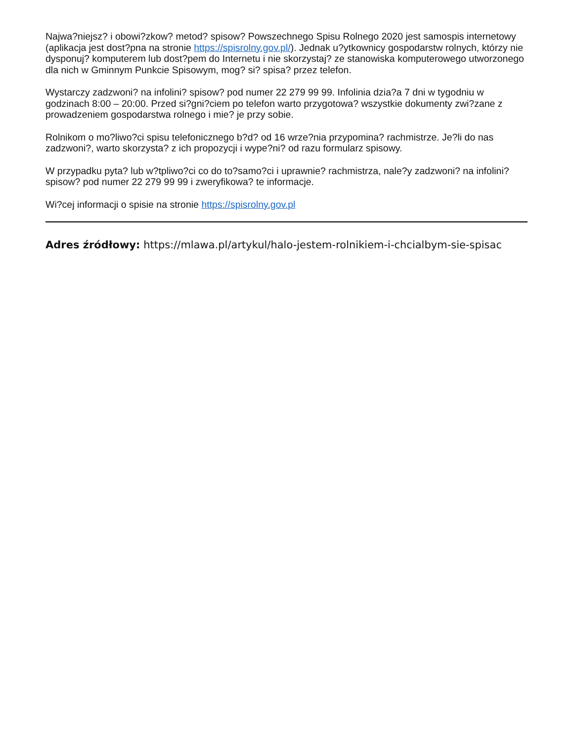Najwa?niejsz? i obowi?zkow? metod? spisow? Powszechnego Spisu Rolnego 2020 jest samospis internetowy (aplikacja jest dost?pna na stronie https://spisrolny.gov.pl/). Jednak u?ytkownicy gospodarstw rolnych, którzy nie dysponuj? komputerem lub dost?pem do Internetu i nie skorzystaj? ze stanowiska komputerowego utworzonego dla nich w Gminnym Punkcie Spisowym, mog? si? spisa? przez telefon.
Wystarczy zadzwoni? na infolini? spisow? pod numer 22 279 99 99. Infolinia dzia?a 7 dni w tygodniu w godzinach 8:00 – 20:00. Przed si?gni?ciem po telefon warto przygotowa? wszystkie dokumenty zwi?zane z prowadzeniem gospodarstwa rolnego i mie? je przy sobie.
Rolnikom o mo?liwo?ci spisu telefonicznego b?d? od 16 wrze?nia przypomina? rachmistrze. Je?li do nas zadzwoni?, warto skorzysta? z ich propozycji i wype?ni? od razu formularz spisowy.
W przypadku pyta? lub w?tpliwo?ci co do to?samo?ci i uprawnie? rachmistrza, nale?y zadzwoni? na infolini? spisow? pod numer 22 279 99 99 i zweryfikowa? te informacje.
Wi?cej informacji o spisie na stronie https://spisrolny.gov.pl
Adres źródłowy: https://mlawa.pl/artykul/halo-jestem-rolnikiem-i-chcialbym-sie-spisac